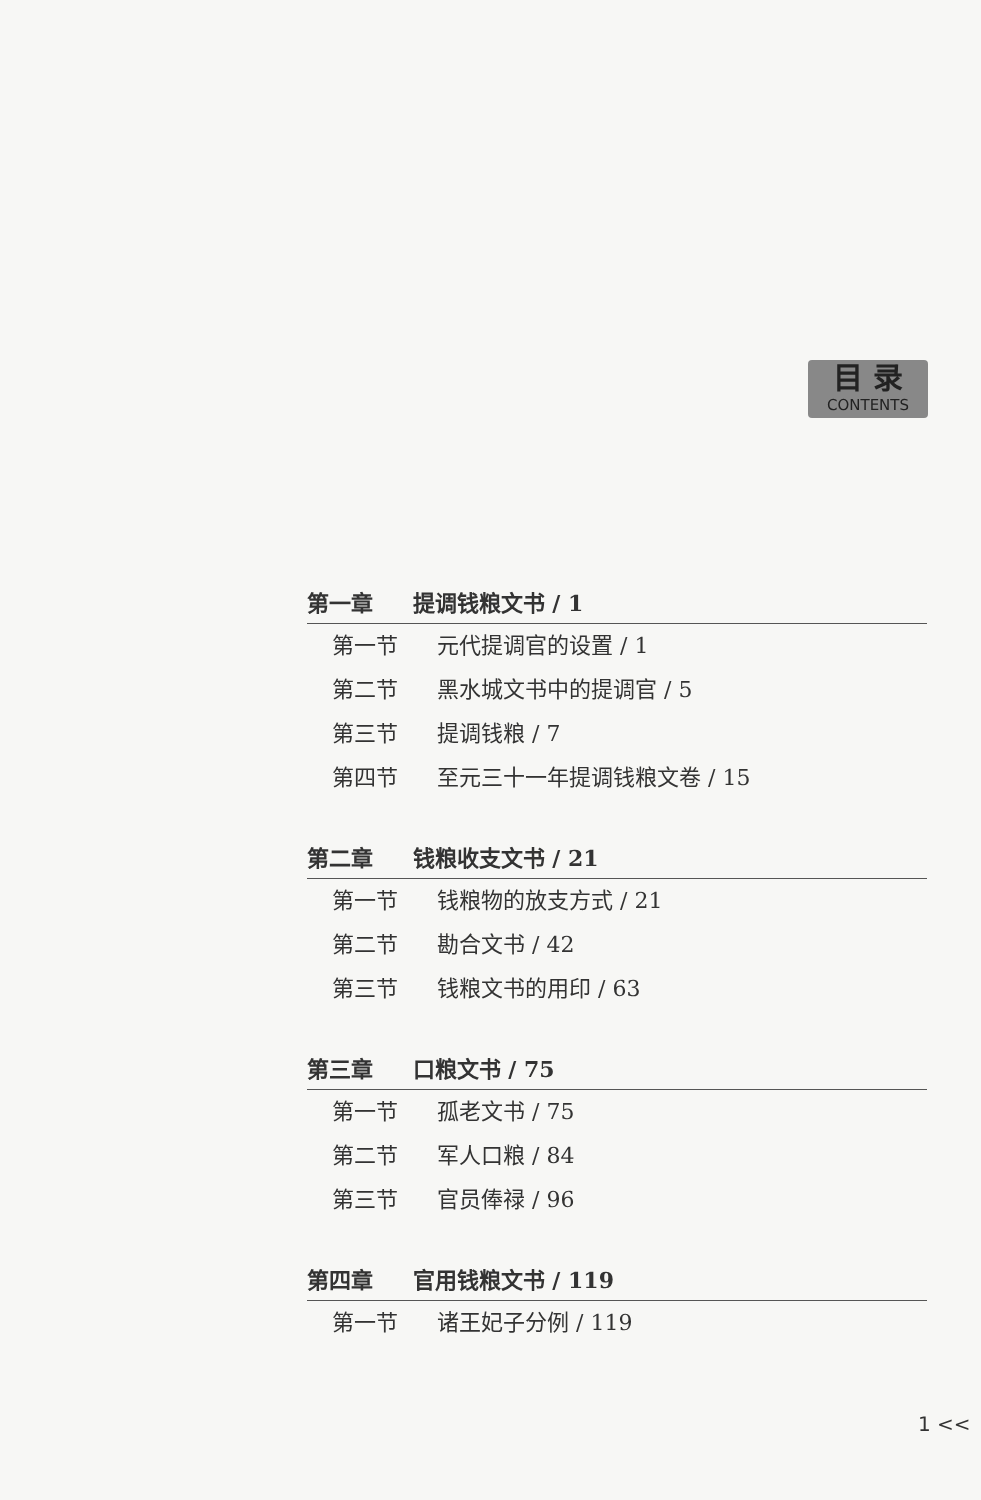目 录
CONTENTS
第一章 提调钱粮文书 / 1
第一节 元代提调官的设置 / 1
第二节 黑水城文书中的提调官 / 5
第三节 提调钱粮 / 7
第四节 至元三十一年提调钱粮文卷 / 15
第二章 钱粮收支文书 / 21
第一节 钱粮物的放支方式 / 21
第二节 勘合文书 / 42
第三节 钱粮文书的用印 / 63
第三章 口粮文书 / 75
第一节 孤老文书 / 75
第二节 军人口粮 / 84
第三节 官员俸禄 / 96
第四章 官用钱粮文书 / 119
第一节 诸王妃子分例 / 119
1 <<